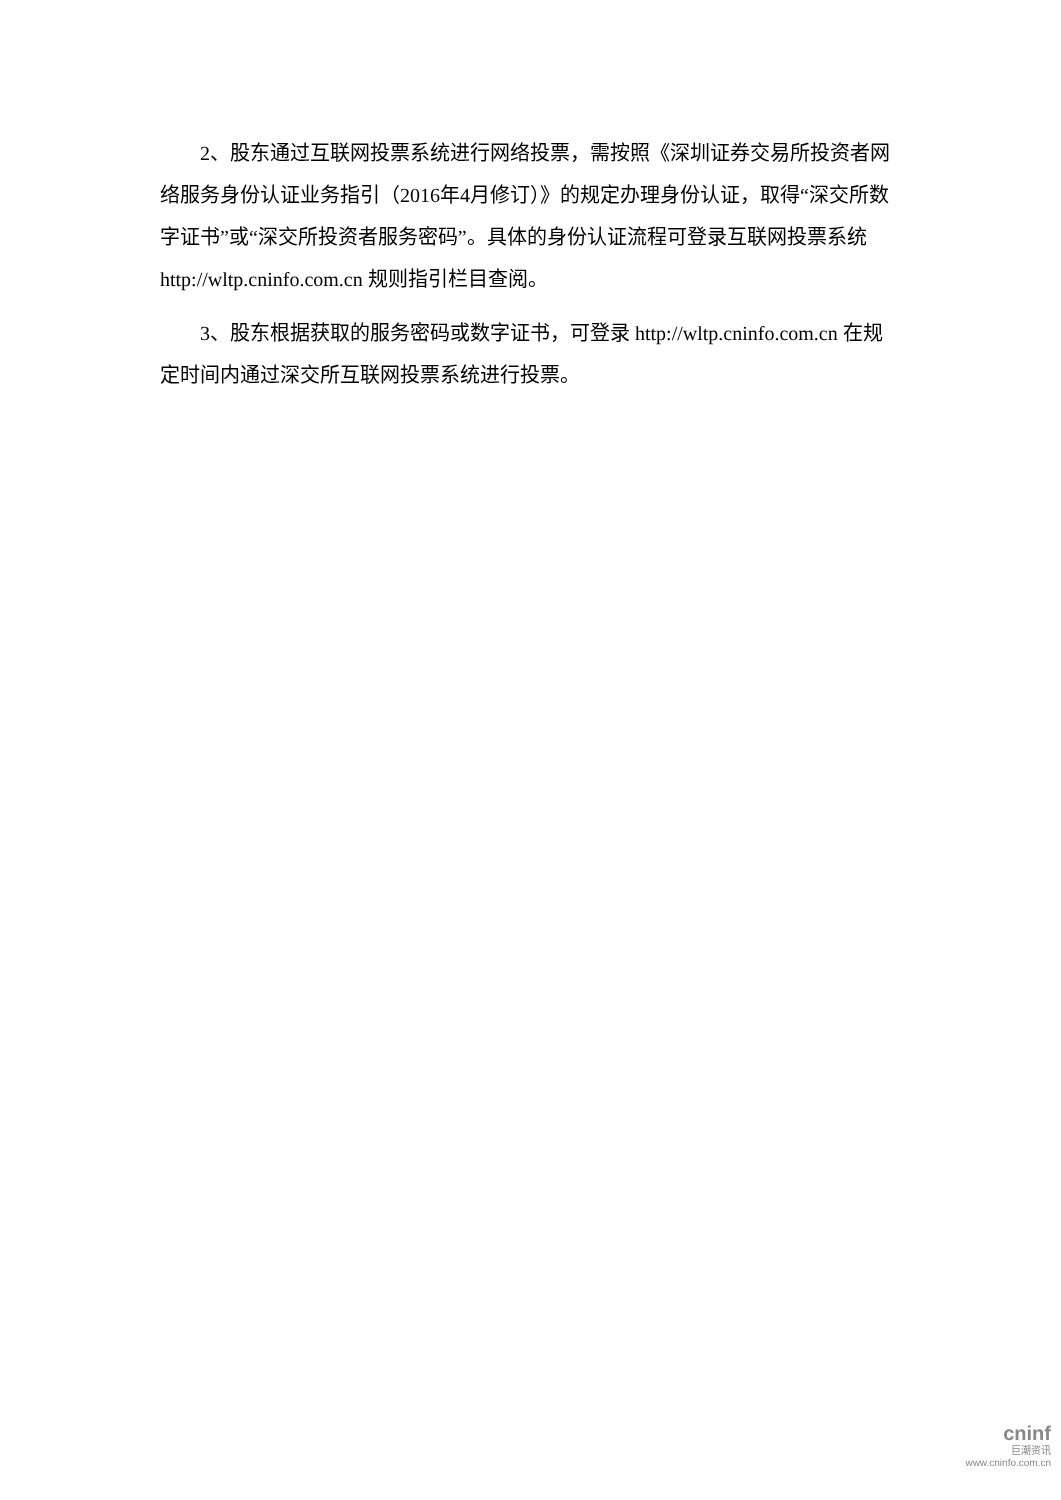2、股东通过互联网投票系统进行网络投票，需按照《深圳证券交易所投资者网络服务身份认证业务指引（2016年4月修订）》的规定办理身份认证，取得“深交所数字证书”或“深交所投资者服务密码”。具体的身份认证流程可登录互联网投票系统 http://wltp.cninfo.com.cn 规则指引栏目查阅。
3、股东根据获取的服务密码或数字证书，可登录 http://wltp.cninfo.com.cn 在规定时间内通过深交所互联网投票系统进行投票。
cninf
巨潮资讯
www.cninfo.com.cn